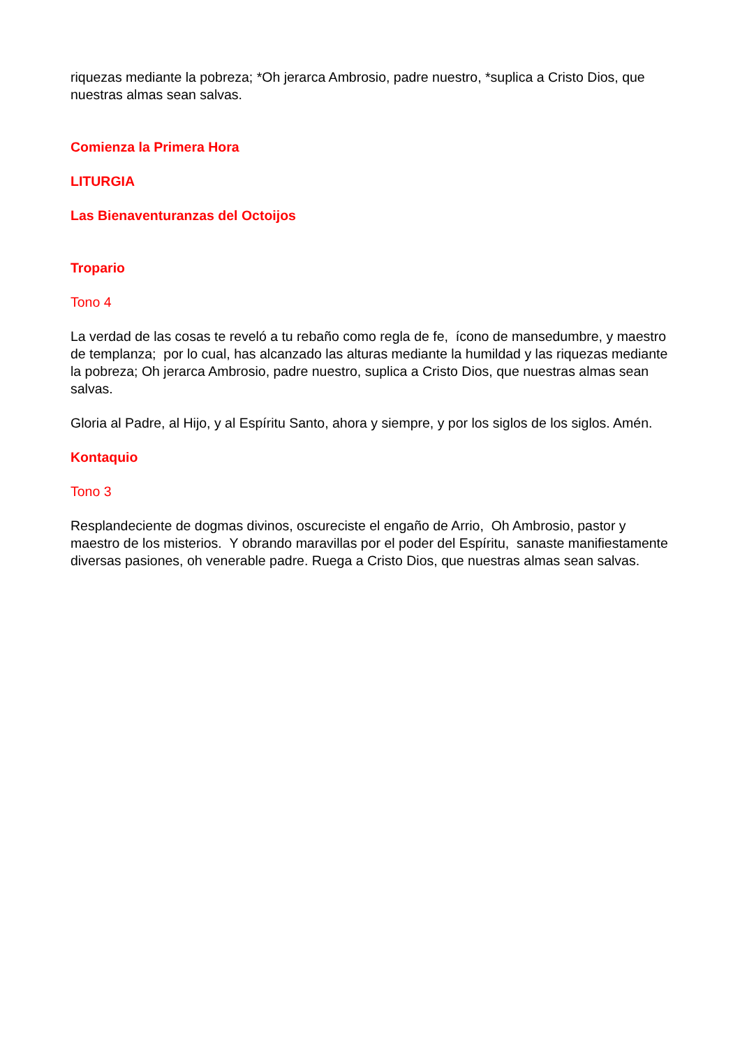riquezas mediante la pobreza; *Oh jerarca Ambrosio, padre nuestro, *suplica a Cristo Dios, que nuestras almas sean salvas.
Comienza la Primera Hora
LITURGIA
Las Bienaventuranzas del Octoijos
Tropario
Tono 4
La verdad de las cosas te reveló a tu rebaño como regla de fe, ícono de mansedumbre, y maestro de templanza; por lo cual, has alcanzado las alturas mediante la humildad y las riquezas mediante la pobreza; Oh jerarca Ambrosio, padre nuestro, suplica a Cristo Dios, que nuestras almas sean salvas.
Gloria al Padre, al Hijo, y al Espíritu Santo, ahora y siempre, y por los siglos de los siglos. Amén.
Kontaquio
Tono 3
Resplandeciente de dogmas divinos, oscureciste el engaño de Arrio, Oh Ambrosio, pastor y maestro de los misterios. Y obrando maravillas por el poder del Espíritu, sanaste manifiestamente diversas pasiones, oh venerable padre. Ruega a Cristo Dios, que nuestras almas sean salvas.